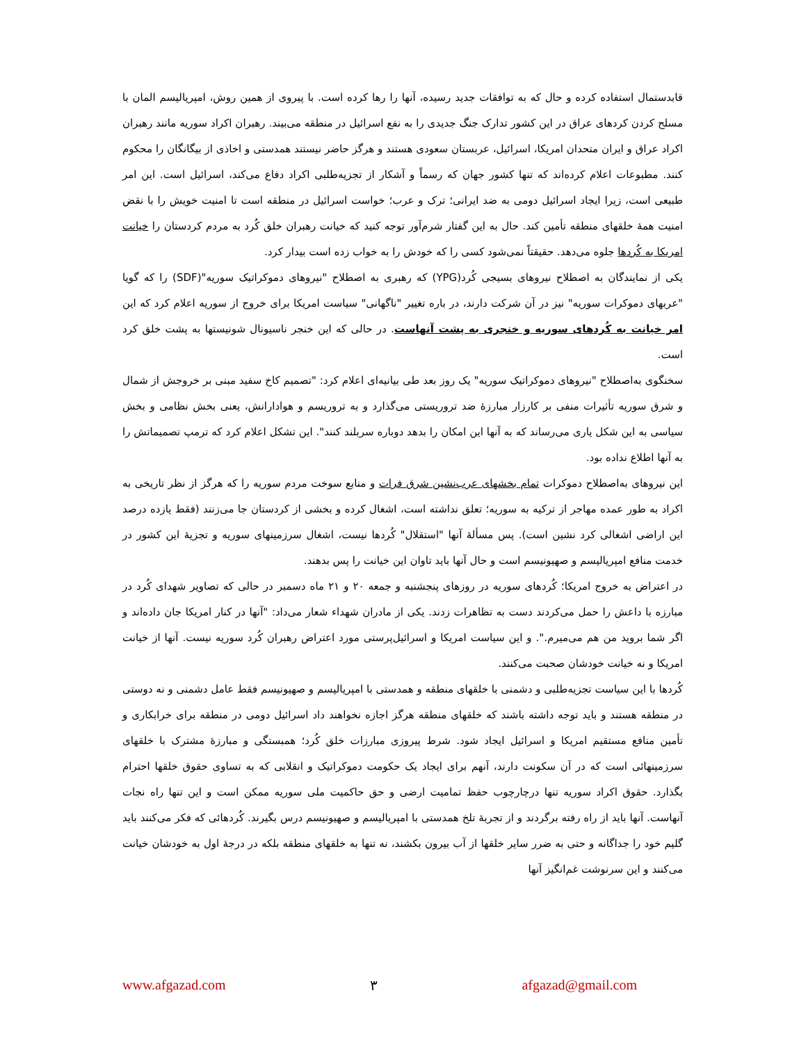قابدستمال استفاده کرده و حال که به توافقات جدید رسیده، آنها را رها کرده است. با پیروی از همین روش، امپریالیسم المان با مسلح کردن کردهای عراق در این کشور تدارک جنگ جدیدی را به نفع اسرائیل در منطقه می‌بیند. رهبران اکراد سوریه مانند رهبران اکراد عراق و ایران متحدان امریکا، اسرائیل، عربستان سعودی هستند و هرگز حاضر نیستند همدستی و اخاذی از بیگانگان را محکوم کنند. مطبوعات اعلام کرده‌اند که تنها کشور جهان که رسماً و آشکار از تجزیه‌طلبی اکراد دفاع می‌کند، اسرائیل است. این امر طبیعی است، زیرا ایجاد اسرائیل دومی به ضد ایرانی؛ ترک و عرب؛ خواست اسرائیل در منطقه است تا امنیت خویش را با نقض امنیت همهٔ خلقهای منطقه تأمین کند. حال به این گفتار شرم‌آور توجه کنید که خیانت رهبران خلق کُرد به مردم کردستان را خیانت امریکا به کُردها جلوه می‌دهد. حقیقتاً نمی‌شود کسی را که خودش را به خواب زده است بیدار کرد.
یکی از نمایندگان به اصطلاح نیروهای بسیجی کُرد(YPG) که رهبری به اصطلاح "نیروهای دموکراتیک سوریه"(SDF) را که گویا "عربهای دموکرات سوریه" نیز در آن شرکت دارند، در باره تغییر "ناگهانی" سیاست امریکا برای خروج از سوریه اعلام کرد که این امر خیانت به کُردهای سوریه و خنجری به پشت آنهاست. در حالی که این خنجر ناسیونال شونیستها به پشت خلق کرد است.
سخنگوی به‌اصطلاح "نیروهای دموکراتیک سوریه" یک روز بعد طی بیانیه‌ای اعلام کرد: "تصمیم کاخ سفید مبنی بر خروجش از شمال و شرق سوریه تأثیرات منفی بر کارزار مبارزهٔ ضد تروریستی می‌گذارد و به تروریسم و هوادارانش، یعنی بخش نظامی و بخش سیاسی به این شکل یاری می‌رساند که به آنها این امکان را بدهد دوباره سربلند کنند". این تشکل اعلام کرد که ترمپ تصمیماتش را به آنها اطلاع نداده بود.
این نیروهای به‌اصطلاح دموکرات تمام بخشهای عرب‌نشین شرق فرات و منابع سوخت مردم سوریه را که هرگز از نظر تاریخی به اکراد به طور عمده مهاجر از ترکیه به سوریه؛ تعلق نداشته است، اشغال کرده و بخشی از کردستان جا می‌زنند (فقط یازده درصد این اراضی اشغالی کرد نشین است). پس مسألهٔ آنها "استقلال" کُردها نیست، اشغال سرزمینهای سوریه و تجزیهٔ این کشور در خدمت منافع امپریالیسم و صهیونیسم است و حال آنها باید تاوان این خیانت را پس بدهند.
در اعتراض به خروج امریکا؛ کُردهای سوریه در روزهای پنجشنبه و جمعه ۲۰ و ۲۱ ماه دسمبر در حالی که تصاویر شهدای کُرد در مبارزه با داعش را حمل می‌کردند دست به تظاهرات زدند. یکی از مادران شهداء شعار می‌داد: "آنها در کنار امریکا جان داده‌اند و اگر شما بروید من هم می‌میرم.". و این سیاست امریکا و اسرائیل‌پرستی مورد اعتراض رهبران کُرد سوریه نیست. آنها از خیانت امریکا و نه خیانت خودشان صحبت می‌کنند.
کُردها با این سیاست تجزیه‌طلبی و دشمنی با خلقهای منطقه و همدستی با امپریالیسم و صهیونیسم فقط عامل دشمنی و نه دوستی در منطقه هستند و باید توجه داشته باشند که خلقهای منطقه هرگز اجازه نخواهند داد اسرائیل دومی در منطقه برای خرابکاری و تأمین منافع مستقیم امریکا و اسرائیل ایجاد شود. شرط پیروزی مبارزات خلق کُرد؛ همبستگی و مبارزهٔ مشترک با خلقهای سرزمینهائی است که در آن سکونت دارند، آنهم برای ایجاد یک حکومت دموکراتیک و انقلابی که به تساوی حقوق خلقها احترام بگذارد. حقوق اکراد سوریه تنها درچارچوب حفظ تمامیت ارضی و حق حاکمیت ملی سوریه ممکن است و این تنها راه نجات آنهاست. آنها باید از راه رفته برگردند و از تجربهٔ تلخ همدستی با امپریالیسم و صهیونیسم درس بگیرند. کُردهائی که فکر می‌کنند باید گلیم خود را جداگانه و حتی به ضرر سایر خلقها از آب بیرون بکشند، نه تنها به خلقهای منطقه بلکه در درجهٔ اول به خودشان خیانت می‌کنند و این سرنوشت غم‌انگیز آنها
www.afgazad.com ۳ afgazad@gmail.com